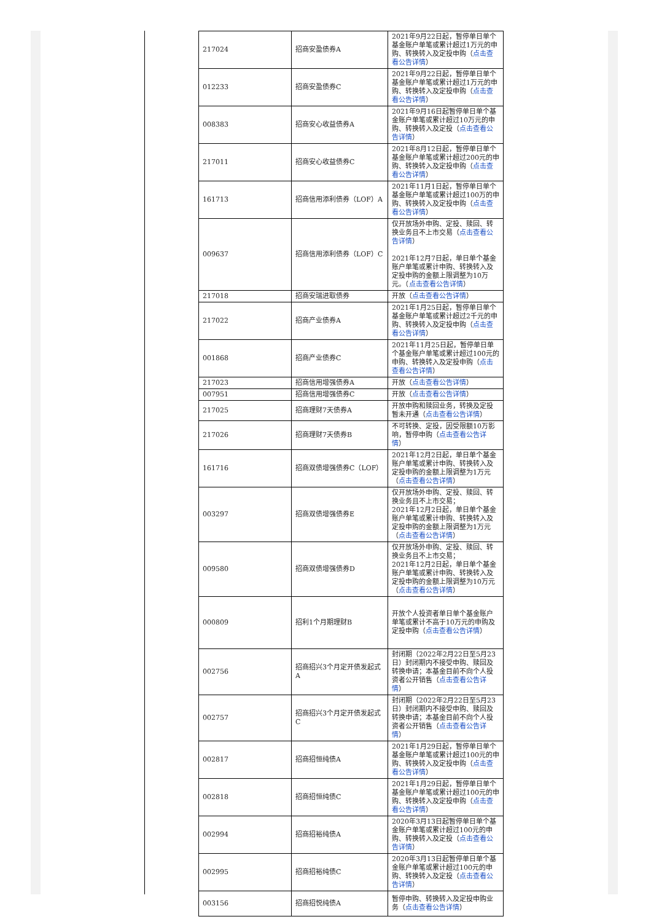| 217024 | 招商安盈债券A | 2021年9月22日起，暂停单日单个基金账户单笔或累计超过1万元的申购、转换转入及定投申购（ 点击查看公告详情 ） |
| 012233 | 招商安盈债券C | 2021年9月22日起，暂停单日单个基金账户单笔或累计超过1万元的申购、转换转入及定投申购（ 点击查看公告详情 ） |
| 008383 | 招商安心收益债券A | 2021年9月16日起暂停单日单个基金账户单笔或累计超过10万元的申购、转换转入及定投（ 点击查看公告详情 ） |
| 217011 | 招商安心收益债券C | 2021年8月12日起，暂停单日单个基金账户单笔或累计超过200元的申购、转换转入及定投申购（ 点击查看公告详情 ） |
| 161713 | 招商信用添利债券（LOF）A | 2021年11月1日起，暂停单日单个基金账户单笔或累计超过100万的申购、转换转入及定投申购（ 点击查看公告详情 ） |
| 009637 | 招商信用添利债券（LOF）C | 仅开放场外申购、定投、赎回、转换业务且不上市交易（ 点击查看公告详情 ） 2021年12月7日起，单日单个基金账户单笔或累计申购、转换转入及定投申购的金额上限调整为10万元。（ 点击查看公告详情 ） |
| 217018 | 招商安瑞进取债券 | 开放（ 点击查看公告详情 ） |
| 217022 | 招商产业债券A | 2021年1月25日起，暂停单日单个基金账户单笔或累计超过2千元的申购、转换转入及定投申购（ 点击查看公告详情 ） |
| 001868 | 招商产业债券C | 2021年11月25日起，暂停单日单个基金账户单笔或累计超过100元的申购、转换转入及定投申购（ 点击查看公告详情 ） |
| 217023 | 招商信用增强债券A | 开放（ 点击查看公告详情 ） |
| 007951 | 招商信用增强债券C | 开放（ 点击查看公告详情 ） |
| 217025 | 招商理财7天债券A | 开放申购和赎回业务，转换及定投暂未开通（ 点击查看公告详情 ） |
| 217026 | 招商理财7天债券B | 不可转换、定投，因受限额10万影响，暂停申购（ 点击查看公告详情 ） |
| 161716 | 招商双债增强债券C（LOF） | 2021年12月2日起，单日单个基金账户单笔或累计申购、转换转入及定投申购的金额上限调整为1万元（ 点击查看公告详情 ） |
| 003297 | 招商双债增强债券E | 仅开放场外申购、定投、赎回、转换业务且不上市交易； 2021年12月2日起，单日单个基金账户单笔或累计申购、转换转入及定投申购的金额上限调整为1万元（ 点击查看公告详情 ） |
| 009580 | 招商双债增强债券D | 仅开放场外申购、定投、赎回、转换业务且不上市交易； 2021年12月2日起，单日单个基金账户单笔或累计申购、转换转入及定投申购的金额上限调整为10万元（ 点击查看公告详情 ） |
| 000809 | 招利1个月期理财B | 开放个人投资者单日单个基金账户单笔或累计不高于10万元的申购及定投申购（ 点击查看公告详情 ） |
| 002756 | 招商招兴3个月定开债发起式A | 封闭期（2022年2月22日至5月23日）封闭期内不接受申购、赎回及转换申请；本基金目前不向个人投资者公开销售（ 点击查看公告详情 ） |
| 002757 | 招商招兴3个月定开债发起式C | 封闭期（2022年2月22日至5月23日）封闭期内不接受申购、赎回及转换申请；本基金目前不向个人投资者公开销售（ 点击查看公告详情 ） |
| 002817 | 招商招恒纯债A | 2021年1月29日起，暂停单日单个基金账户单笔或累计超过100元的申购、转换转入及定投申购（ 点击查看公告详情 ） |
| 002818 | 招商招恒纯债C | 2021年1月29日起，暂停单日单个基金账户单笔或累计超过100元的申购、转换转入及定投申购（ 点击查看公告详情 ） |
| 002994 | 招商招裕纯债A | 2020年3月13日起暂停单日单个基金账户单笔或累计超过100元的申购、转换转入及定投（ 点击查看公告详情 ） |
| 002995 | 招商招裕纯债C | 2020年3月13日起暂停单日单个基金账户单笔或累计超过100元的申购、转换转入及定投（ 点击查看公告详情 ） |
| 003156 | 招商招悦纯债A | 暂停申购、转换转入及定投申购业务（ 点击查看公告详情 ） |